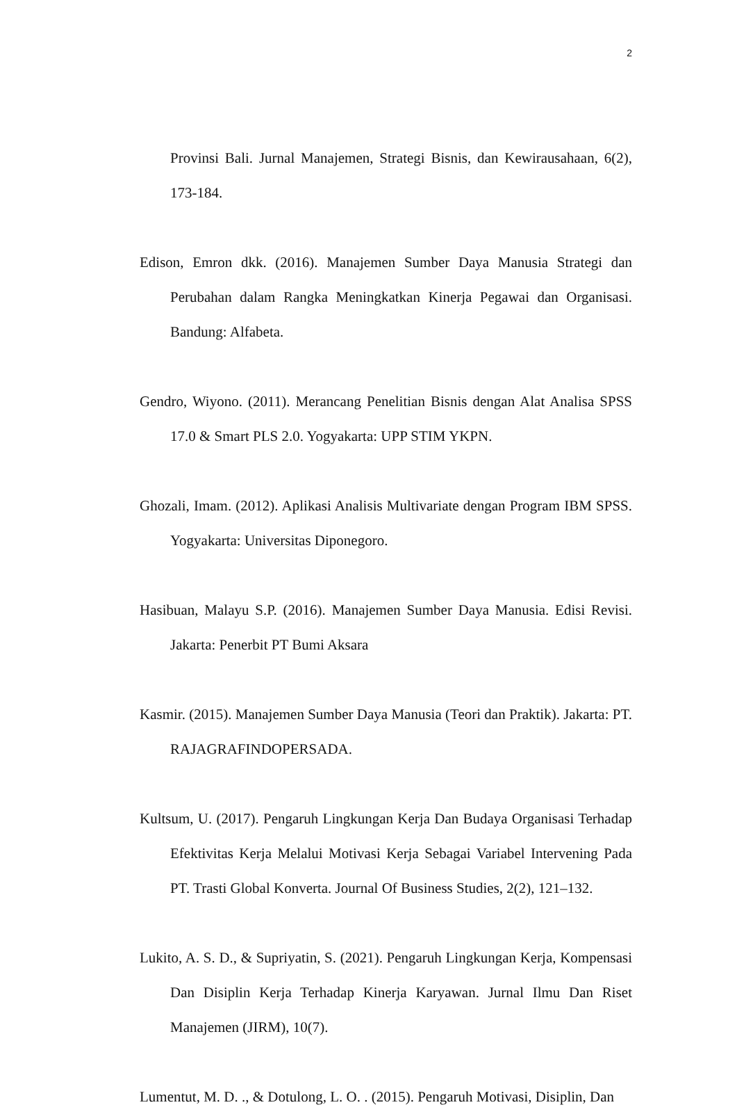2
Provinsi Bali. Jurnal Manajemen, Strategi Bisnis, dan Kewirausahaan, 6(2), 173-184.
Edison, Emron dkk. (2016). Manajemen Sumber Daya Manusia Strategi dan Perubahan dalam Rangka Meningkatkan Kinerja Pegawai dan Organisasi. Bandung: Alfabeta.
Gendro, Wiyono. (2011). Merancang Penelitian Bisnis dengan Alat Analisa SPSS 17.0 & Smart PLS 2.0. Yogyakarta: UPP STIM YKPN.
Ghozali, Imam. (2012). Aplikasi Analisis Multivariate dengan Program IBM SPSS. Yogyakarta: Universitas Diponegoro.
Hasibuan, Malayu S.P. (2016). Manajemen Sumber Daya Manusia. Edisi Revisi. Jakarta: Penerbit PT Bumi Aksara
Kasmir. (2015). Manajemen Sumber Daya Manusia (Teori dan Praktik). Jakarta: PT. RAJAGRAFINDOPERSADA.
Kultsum, U. (2017). Pengaruh Lingkungan Kerja Dan Budaya Organisasi Terhadap Efektivitas Kerja Melalui Motivasi Kerja Sebagai Variabel Intervening Pada PT. Trasti Global Konverta. Journal Of Business Studies, 2(2), 121–132.
Lukito, A. S. D., & Supriyatin, S. (2021). Pengaruh Lingkungan Kerja, Kompensasi Dan Disiplin Kerja Terhadap Kinerja Karyawan. Jurnal Ilmu Dan Riset Manajemen (JIRM), 10(7).
Lumentut, M. D. ., & Dotulong, L. O. . (2015). Pengaruh Motivasi, Disiplin, Dan